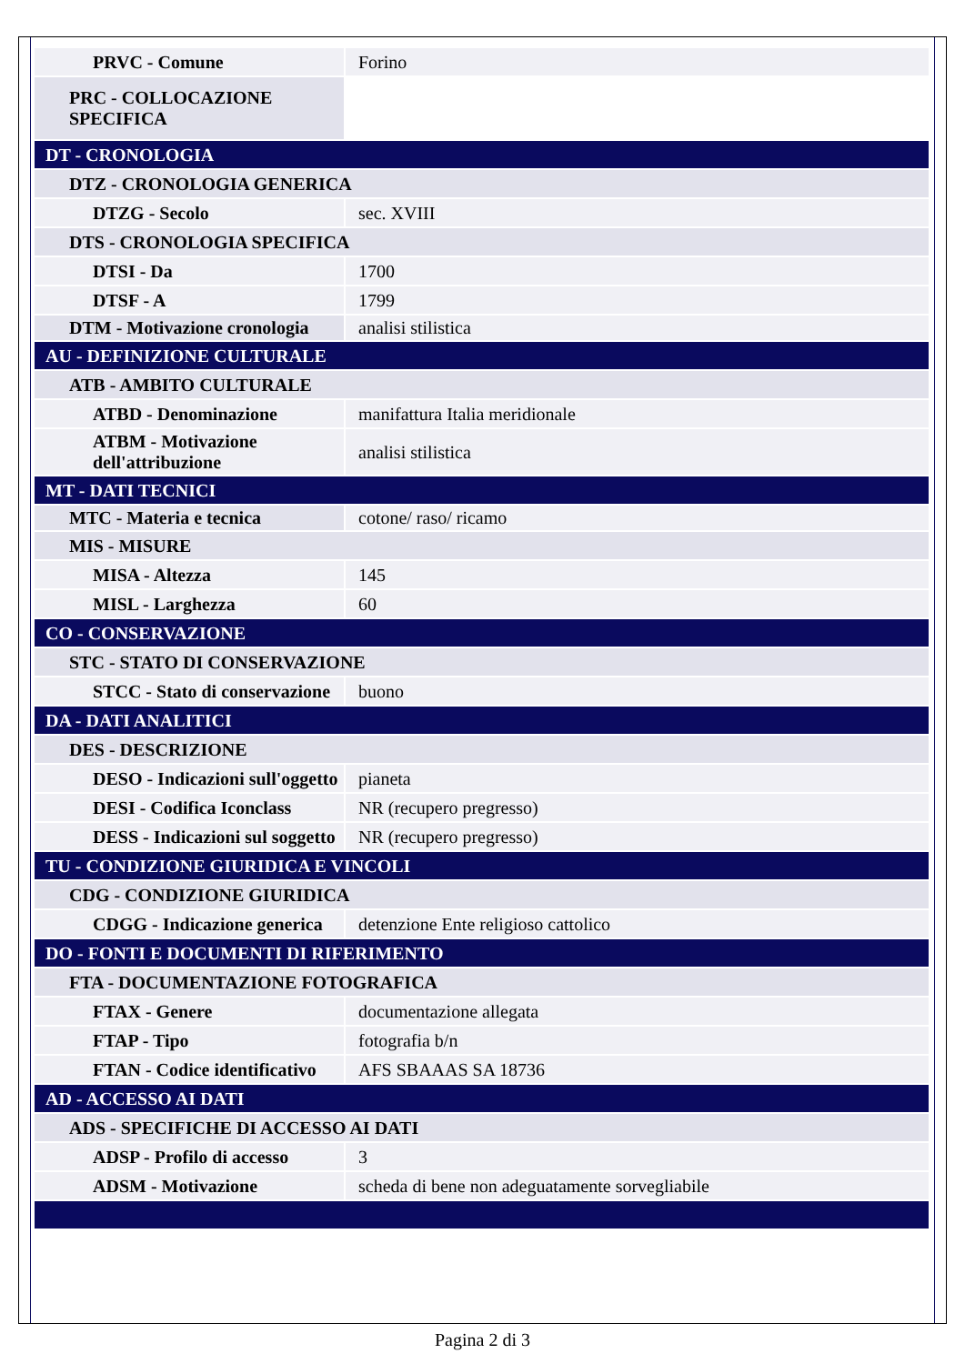| PRVC - Comune | Forino |
| PRC - COLLOCAZIONE SPECIFICA | |
| DT - CRONOLOGIA | |
| DTZ - CRONOLOGIA GENERICA | |
| DTZG - Secolo | sec. XVIII |
| DTS - CRONOLOGIA SPECIFICA | |
| DTSI - Da | 1700 |
| DTSF - A | 1799 |
| DTM - Motivazione cronologia | analisi stilistica |
| AU - DEFINIZIONE CULTURALE | |
| ATB - AMBITO CULTURALE | |
| ATBD - Denominazione | manifattura Italia meridionale |
| ATBM - Motivazione dell'attribuzione | analisi stilistica |
| MT - DATI TECNICI | |
| MTC - Materia e tecnica | cotone/ raso/ ricamo |
| MIS - MISURE | |
| MISA - Altezza | 145 |
| MISL - Larghezza | 60 |
| CO - CONSERVAZIONE | |
| STC - STATO DI CONSERVAZIONE | |
| STCC - Stato di conservazione | buono |
| DA - DATI ANALITICI | |
| DES - DESCRIZIONE | |
| DESO - Indicazioni sull'oggetto | pianeta |
| DESI - Codifica Iconclass | NR (recupero pregresso) |
| DESS - Indicazioni sul soggetto | NR (recupero pregresso) |
| TU - CONDIZIONE GIURIDICA E VINCOLI | |
| CDG - CONDIZIONE GIURIDICA | |
| CDGG - Indicazione generica | detenzione Ente religioso cattolico |
| DO - FONTI E DOCUMENTI DI RIFERIMENTO | |
| FTA - DOCUMENTAZIONE FOTOGRAFICA | |
| FTAX - Genere | documentazione allegata |
| FTAP - Tipo | fotografia b/n |
| FTAN - Codice identificativo | AFS SBAAAS SA 18736 |
| AD - ACCESSO AI DATI | |
| ADS - SPECIFICHE DI ACCESSO AI DATI | |
| ADSP - Profilo di accesso | 3 |
| ADSM - Motivazione | scheda di bene non adeguatamente sorvegliabile |
Pagina 2 di 3